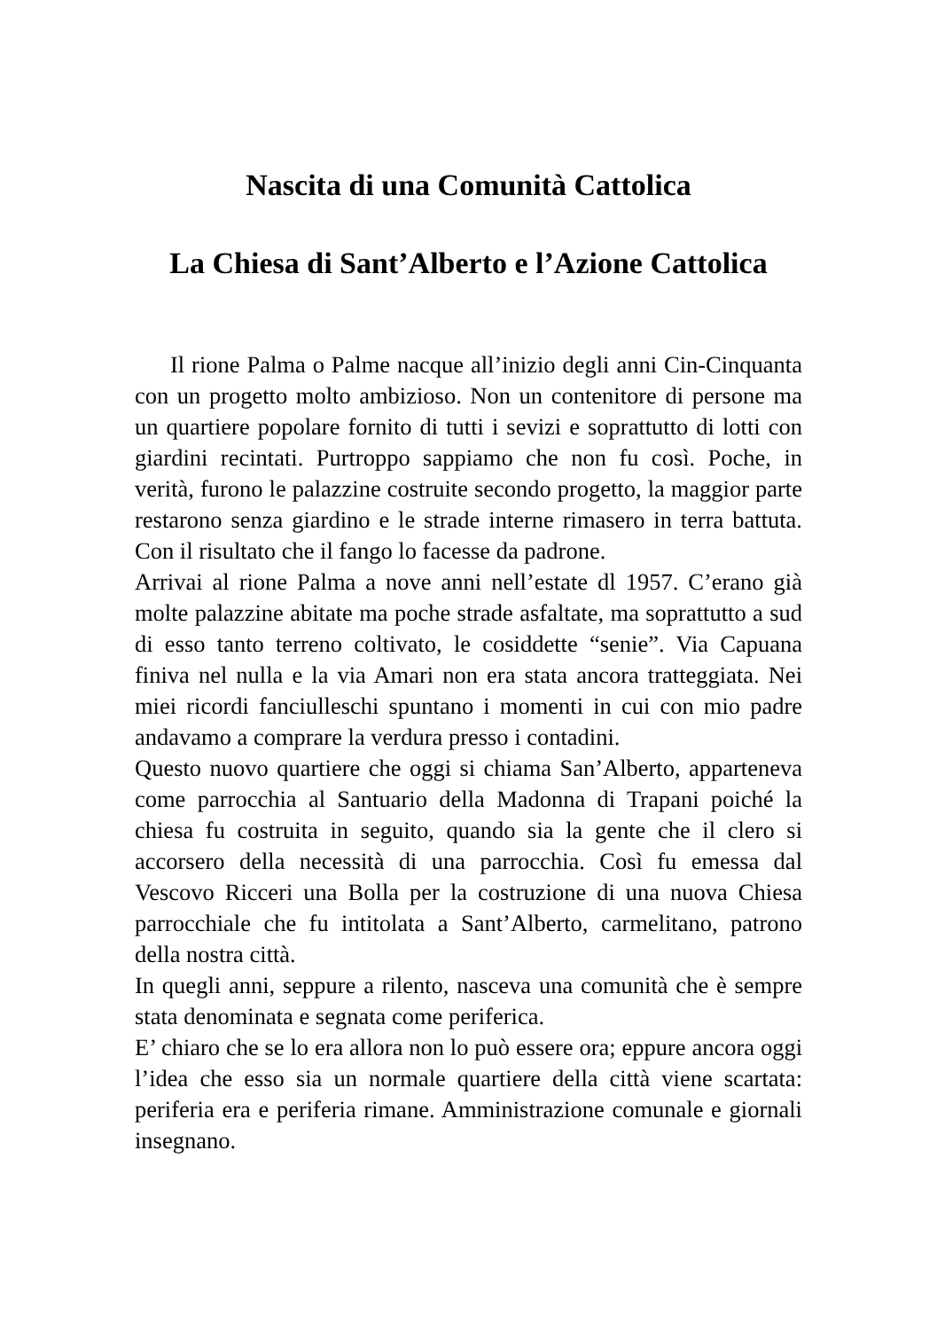Nascita di una Comunità Cattolica
La Chiesa di Sant’Alberto e l’Azione Cattolica
Il rione Palma o Palme nacque all’inizio degli anni Cin-Cinquanta con un progetto molto ambizioso. Non un contenitore di persone ma un quartiere popolare fornito di tutti i sevizi e soprattutto di lotti con giardini recintati. Purtroppo sappiamo che non fu così. Poche, in verità, furono le palazzine costruite secondo progetto, la maggior parte restarono senza giardino e le strade interne rimasero in terra battuta. Con il risultato che il fango lo facesse da padrone.
Arrivai al rione Palma a nove anni nell’estate dl 1957. C’erano già molte palazzine abitate ma poche strade asfaltate, ma soprattutto a sud di esso tanto terreno coltivato, le cosiddette “senie”. Via Capuana finiva nel nulla e la via Amari non era stata ancora tratteggiata. Nei miei ricordi fanciulleschi spuntano i momenti in cui con mio padre andavamo a comprare la verdura presso i contadini.
Questo nuovo quartiere che oggi si chiama San’Alberto, apparteneva come parrocchia al Santuario della Madonna di Trapani poiché la chiesa fu costruita in seguito, quando sia la gente che il clero si accorsero della necessità di una parrocchia. Così fu emessa dal Vescovo Ricceri una Bolla per la costruzione di una nuova Chiesa parrocchiale che fu intitolata a Sant’Alberto, carmelitano, patrono della nostra città.
In quegli anni, seppure a rilento, nasceva una comunità che è sempre stata denominata e segnata come periferica.
E’ chiaro che se lo era allora non lo può essere ora; eppure ancora oggi l’idea che esso sia un normale quartiere della città viene scartata: periferia era e periferia rimane. Amministrazione comunale e giornali insegnano.